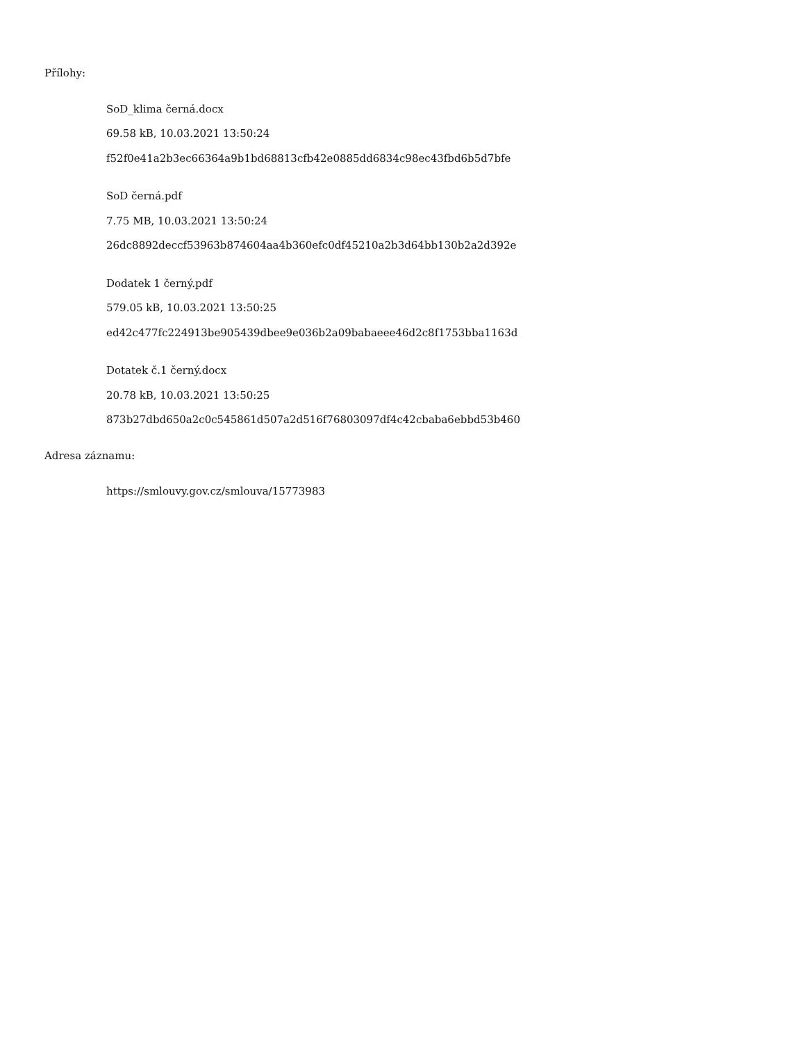Přílohy:
SoD_klima černá.docx
69.58 kB, 10.03.2021 13:50:24
f52f0e41a2b3ec66364a9b1bd68813cfb42e0885dd6834c98ec43fbd6b5d7bfe
SoD černá.pdf
7.75 MB, 10.03.2021 13:50:24
26dc8892deccf53963b874604aa4b360efc0df45210a2b3d64bb130b2a2d392e
Dodatek 1 černý.pdf
579.05 kB, 10.03.2021 13:50:25
ed42c477fc224913be905439dbee9e036b2a09babaeee46d2c8f1753bba1163d
Dotatek č.1 černý.docx
20.78 kB, 10.03.2021 13:50:25
873b27dbd650a2c0c545861d507a2d516f76803097df4c42cbaba6ebbd53b460
Adresa záznamu:
https://smlouvy.gov.cz/smlouva/15773983